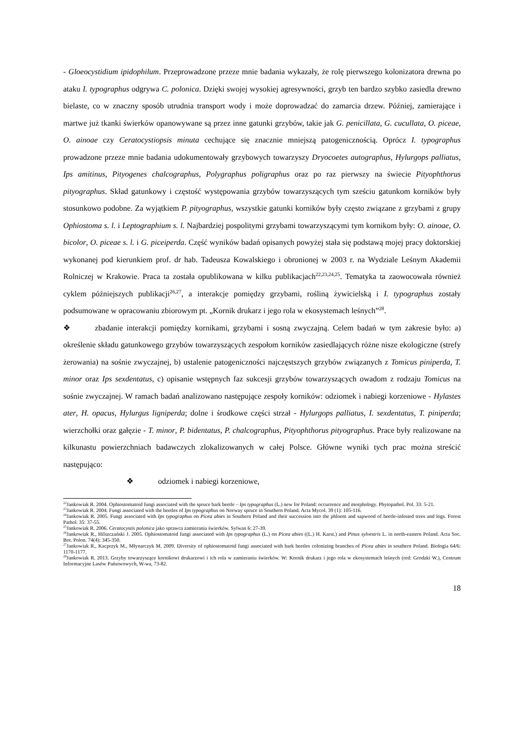- Gloeocystidium ipidophilum. Przeprowadzone przeze mnie badania wykazały, że rolę pierwszego kolonizatora drewna po ataku I. typographus odgrywa C. polonica. Dzięki swojej wysokiej agresywności, grzyb ten bardzo szybko zasiedla drewno bielaste, co w znaczny sposób utrudnia transport wody i może doprowadzać do zamarcia drzew. Później, zamierające i martwe już tkanki świerków opanowywane są przez inne gatunki grzybów, takie jak G. penicillata, G. cucullata, O. piceae, O. ainoae czy Ceratocystiopsis minuta cechujące się znacznie mniejszą patogenicznością. Oprócz I. typographus prowadzone przeze mnie badania udokumentowały grzybowych towarzyszy Dryocoetes autographus, Hylurgops palliatus, Ips amitinus, Pityogenes chalcographus, Polygraphus poligraphus oraz po raz pierwszy na świecie Pityophthorus pityographus. Skład gatunkowy i częstość występowania grzybów towarzyszących tym sześciu gatunkom korników były stosunkowo podobne. Za wyjątkiem P. pityographus, wszystkie gatunki korników były często związane z grzybami z grupy Ophiostoma s. l. i Leptographium s. l. Najbardziej pospolitymi grzybami towarzyszącymi tym kornikom były: O. ainoae, O. bicolor, O. piceae s. l. i G. piceiperda. Część wyników badań opisanych powyżej stała się podstawą mojej pracy doktorskiej wykonanej pod kierunkiem prof. dr hab. Tadeusza Kowalskiego i obronionej w 2003 r. na Wydziale Leśnym Akademii Rolniczej w Krakowie. Praca ta została opublikowana w kilku publikacjach<sup>22,23,24,25</sup>. Tematyka ta zaowocowała również cyklem późniejszych publikacji<sup>26,27</sup>, a interakcje pomiędzy grzybami, rośliną żywicielską i I. typographus zostały podsumowane w opracowaniu zbiorowym pt. „Kornik drukarz i jego rola w ekosystemach leśnych”<sup>28</sup>.
❖ zbadanie interakcji pomiędzy kornikami, grzybami i sosną zwyczajną. Celem badań w tym zakresie było: a) określenie składu gatunkowego grzybów towarzyszących zespołom korników zasiedlających różne nisze ekologiczne (strefy żerowania) na sośnie zwyczajnej, b) ustalenie patogeniczności najczęstszych grzybów związanych z Tomicus piniperda, T. minor oraz Ips sexdentatus, c) opisanie wstępnych faz sukcesji grzybów towarzyszących owadom z rodzaju Tomicus na sośnie zwyczajnej. W ramach badań analizowano następujące zespoły korników: odziomek i nabiegi korzeniowe - Hylastes ater, H. opacus, Hylurgus ligniperda; dolne i środkowe części strzał - Hylurgops palliatus, I. sexdentatus, T. piniperda; wierzchołki oraz gałęzie - T. minor, P. bidentatus, P. chalcographus, Pityophthorus pityographus. Prace były realizowane na kilkunastu powierzchniach badawczych zlokalizowanych w całej Polsce. Główne wyniki tych prac można streścić następująco:
❖ odziomek i nabiegi korzeniowe,
<sup>22</sup> Jankowiak R. 2004. Ophiostomatoid fungi associated with the spruce bark beetle – Ips typographus (L.) new for Poland: occurrence and morphology. Phytopathol. Pol. 33: 5-21.
<sup>23</sup> Jankowiak R. 2004. Fungi associated with the beetles of Ips typographus on Norway spruce in Southern Poland. Acta Mycol. 39 (1): 105-116.
<sup>24</sup> Jankowiak R. 2005. Fungi associated with Ips typographus on Picea abies in Southern Poland and their succession into the phloem and sapwood of beetle-infested trees and logs. Forest Pathol. 35: 37-55.
<sup>25</sup> Jankowiak R. 2006. Ceratocystis polonica jako sprawca zamierania świerków. Sylwan 6: 27-39.
<sup>26</sup> Jankowiak R., Hilszczański J. 2005. Ophiostomatoid fungi associated with Ips typographus (L.) on Picea abies ((L.) H. Karst.) and Pinus sylvestris L. in north-eastern Poland. Acta Soc. Bot. Polon. 74(4): 345-350.
<sup>27</sup> Jankowiak R., Kacprzyk M., Młynarczyk M. 2009. Diversity of ophiostomatoid fungi associated with bark beetles colonizing branches of Picea abies in southern Poland. Biologia 64/6: 1170-1177.
<sup>28</sup> Jankowiak R. 2013. Grzyby towarzyszące kornikowi drukarzowi i ich rola w zamieraniu świerków. W: Kornik drukarz i jego rola w ekosystemach leśnych (red: Grodzki W.), Centrum Informacyjne Lasów Państwowych, W-wa, 73-82.
18